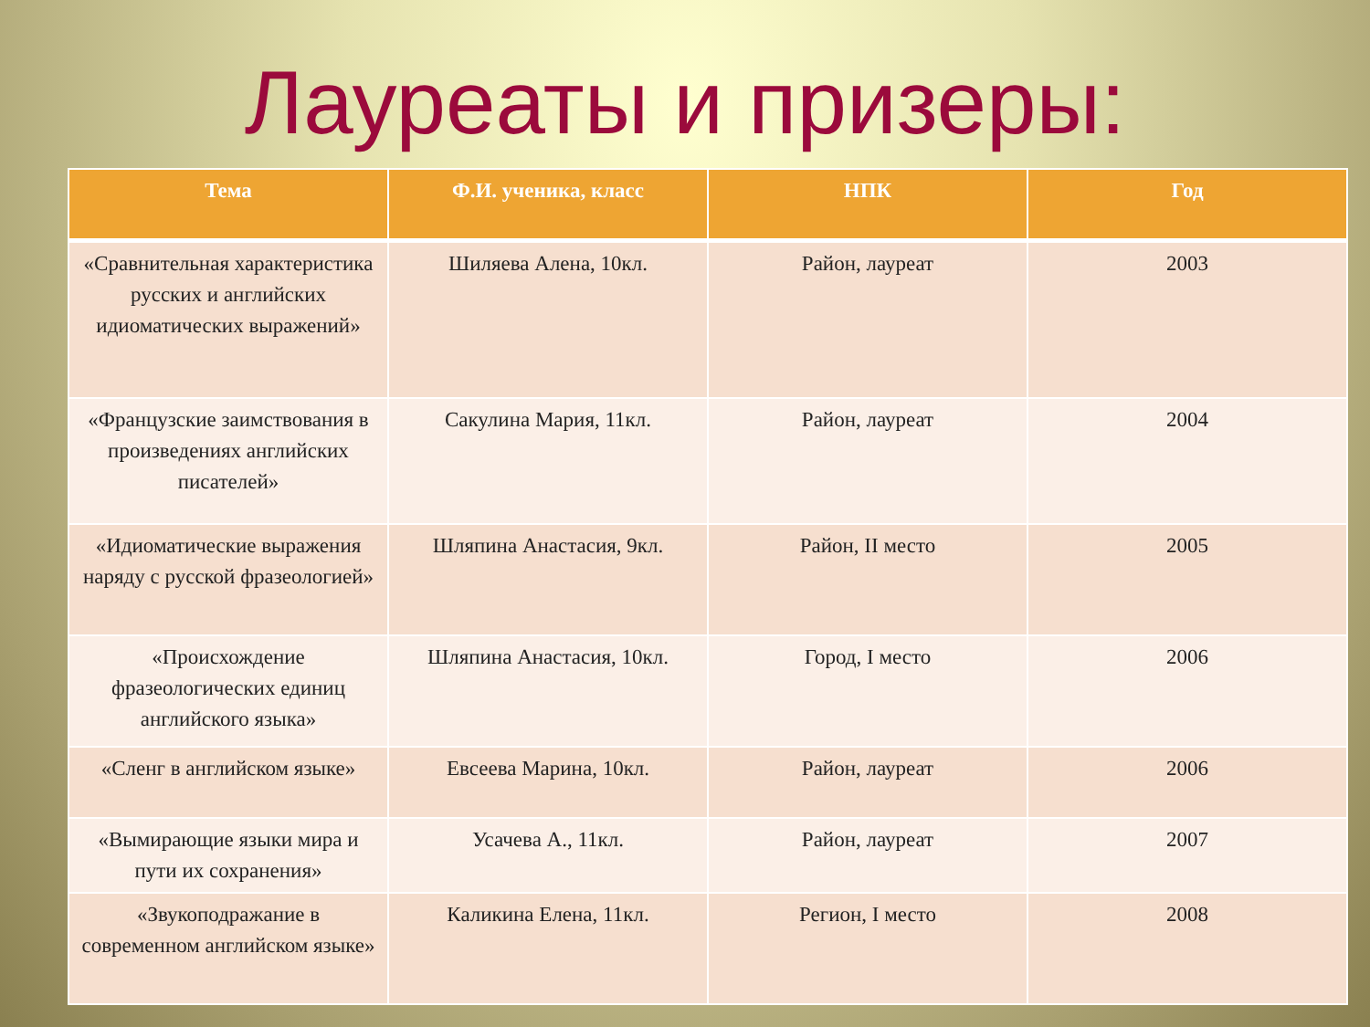Лауреаты и призеры:
| Тема | Ф.И. ученика, класс | НПК | Год |
| --- | --- | --- | --- |
| «Сравнительная характеристика русских и английских идиоматических выражений» | Шиляева Алена, 10кл. | Район, лауреат | 2003 |
| «Французские заимствования в произведениях английских писателей» | Сакулина Мария, 11кл. | Район, лауреат | 2004 |
| «Идиоматические выражения наряду с русской фразеологией» | Шляпина Анастасия, 9кл. | Район, II место | 2005 |
| «Происхождение фразеологических единиц английского языка» | Шляпина Анастасия, 10кл. | Город, I место | 2006 |
| «Сленг в английском языке» | Евсеева Марина, 10кл. | Район, лауреат | 2006 |
| «Вымирающие языки мира и пути их сохранения» | Усачева А., 11кл. | Район, лауреат | 2007 |
| «Звукоподражание в современном английском языке» | Каликина Елена, 11кл. | Регион, I место | 2008 |